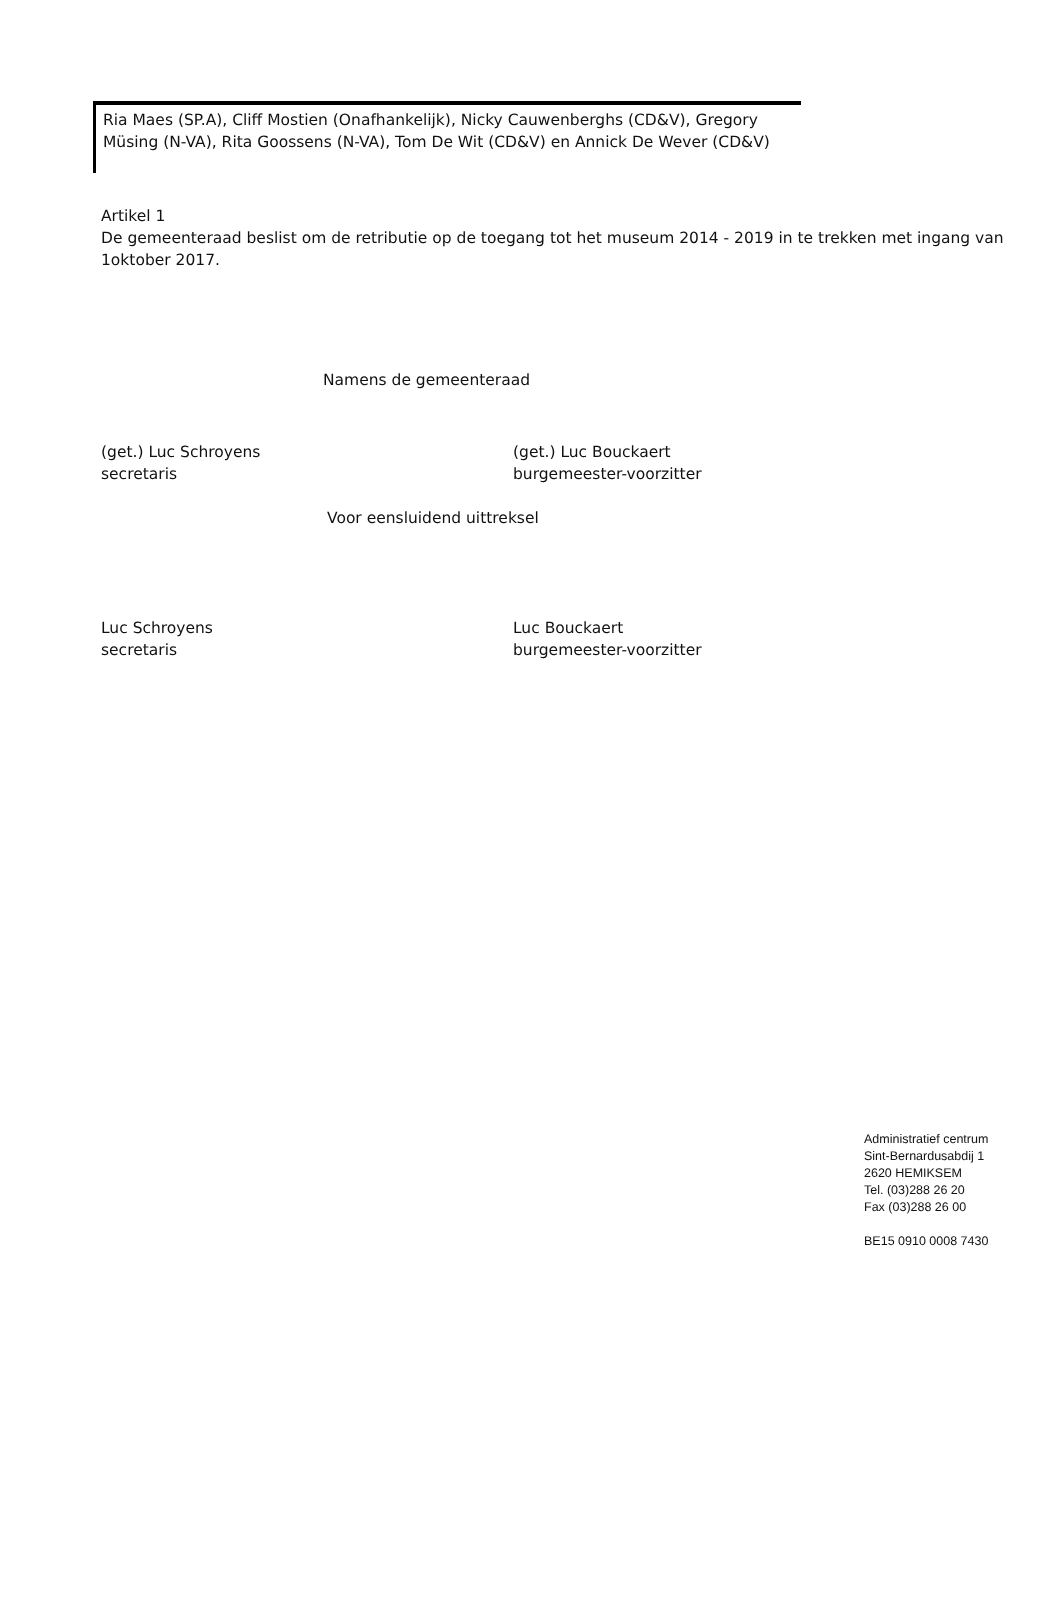Ria Maes (SP.A), Cliff Mostien (Onafhankelijk), Nicky Cauwenberghs (CD&V), Gregory Müsing (N-VA), Rita Goossens (N-VA), Tom De Wit (CD&V) en Annick De Wever (CD&V)
Artikel 1
De gemeenteraad beslist om de retributie op de toegang tot het museum 2014 - 2019 in te trekken met ingang van 1oktober 2017.
Namens de gemeenteraad
(get.) Luc Schroyens
secretaris
(get.) Luc Bouckaert
burgemeester-voorzitter
Voor eensluidend uittreksel
Luc Schroyens
secretaris
Luc Bouckaert
burgemeester-voorzitter
Administratief centrum
Sint-Bernardusabdij 1
2620 HEMIKSEM
Tel. (03)288 26 20
Fax (03)288 26 00
BE15 0910 0008 7430